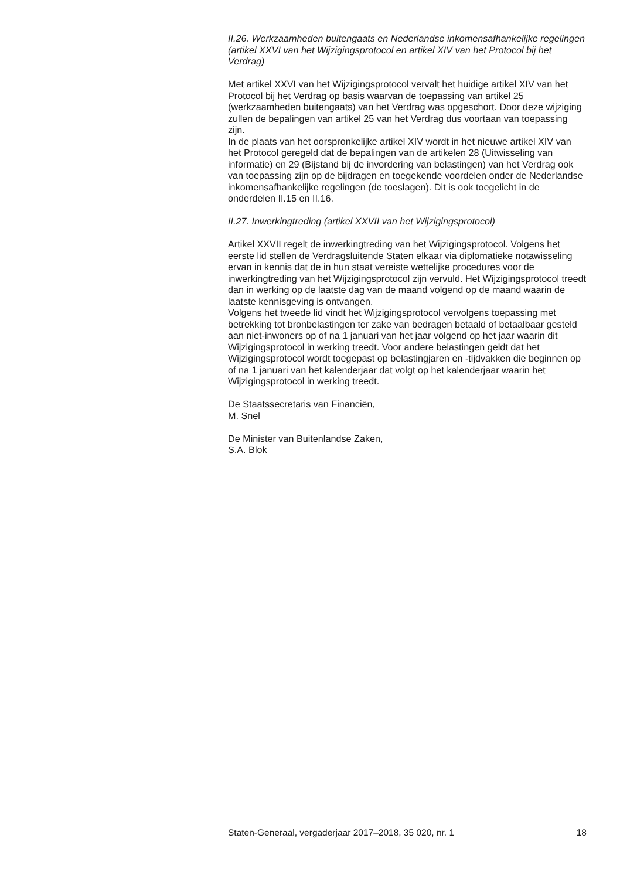II.26. Werkzaamheden buitengaats en Nederlandse inkomensafhankelijke regelingen (artikel XXVI van het Wijzigingsprotocol en artikel XIV van het Protocol bij het Verdrag)
Met artikel XXVI van het Wijzigingsprotocol vervalt het huidige artikel XIV van het Protocol bij het Verdrag op basis waarvan de toepassing van artikel 25 (werkzaamheden buitengaats) van het Verdrag was opgeschort. Door deze wijziging zullen de bepalingen van artikel 25 van het Verdrag dus voortaan van toepassing zijn.
In de plaats van het oorspronkelijke artikel XIV wordt in het nieuwe artikel XIV van het Protocol geregeld dat de bepalingen van de artikelen 28 (Uitwisseling van informatie) en 29 (Bijstand bij de invordering van belastingen) van het Verdrag ook van toepassing zijn op de bijdragen en toegekende voordelen onder de Nederlandse inkomensafhankelijke regelingen (de toeslagen). Dit is ook toegelicht in de onderdelen II.15 en II.16.
II.27. Inwerkingtreding (artikel XXVII van het Wijzigingsprotocol)
Artikel XXVII regelt de inwerkingtreding van het Wijzigingsprotocol. Volgens het eerste lid stellen de Verdragsluitende Staten elkaar via diplomatieke notawisseling ervan in kennis dat de in hun staat vereiste wettelijke procedures voor de inwerkingtreding van het Wijzigingsprotocol zijn vervuld. Het Wijzigingsprotocol treedt dan in werking op de laatste dag van de maand volgend op de maand waarin de laatste kennisgeving is ontvangen.
Volgens het tweede lid vindt het Wijzigingsprotocol vervolgens toepassing met betrekking tot bronbelastingen ter zake van bedragen betaald of betaalbaar gesteld aan niet-inwoners op of na 1 januari van het jaar volgend op het jaar waarin dit Wijzigingsprotocol in werking treedt. Voor andere belastingen geldt dat het Wijzigingsprotocol wordt toegepast op belastingjaren en -tijdvakken die beginnen op of na 1 januari van het kalenderjaar dat volgt op het kalenderjaar waarin het Wijzigingsprotocol in werking treedt.
De Staatssecretaris van Financiën,
M. Snel
De Minister van Buitenlandse Zaken,
S.A. Blok
Staten-Generaal, vergaderjaar 2017–2018, 35 020, nr. 1 18